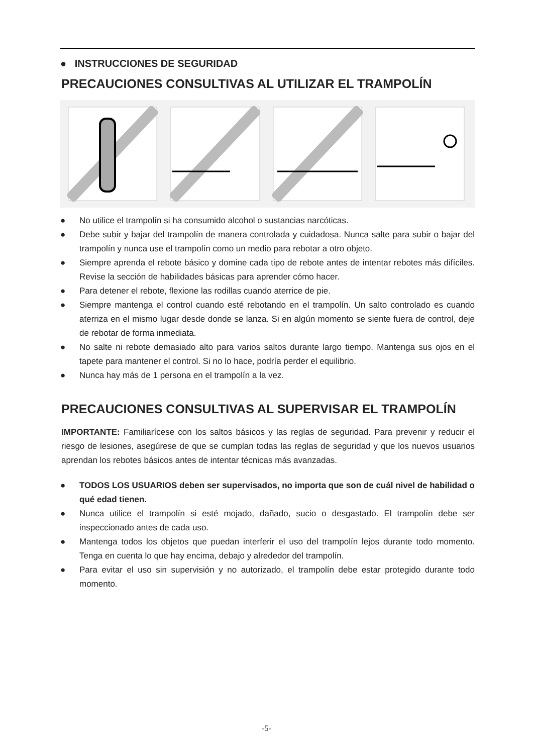● INSTRUCCIONES DE SEGURIDAD
PRECAUCIONES CONSULTIVAS AL UTILIZAR EL TRAMPOLÍN
● No utilice el trampolín si ha consumido alcohol o sustancias narcóticas.
● Debe subir y bajar del trampolín de manera controlada y cuidadosa. Nunca salte para subir o bajar del trampolín y nunca use el trampolín como un medio para rebotar a otro objeto.
● Siempre aprenda el rebote básico y domine cada tipo de rebote antes de intentar rebotes más difíciles. Revise la sección de habilidades básicas para aprender cómo hacer.
● Para detener el rebote, flexione las rodillas cuando aterrice de pie.
● Siempre mantenga el control cuando esté rebotando en el trampolín. Un salto controlado es cuando aterriza en el mismo lugar desde donde se lanza. Si en algún momento se siente fuera de control, deje de rebotar de forma inmediata.
● No salte ni rebote demasiado alto para varios saltos durante largo tiempo. Mantenga sus ojos en el tapete para mantener el control. Si no lo hace, podría perder el equilibrio.
● Nunca hay más de 1 persona en el trampolín a la vez.
PRECAUCIONES CONSULTIVAS AL SUPERVISAR EL TRAMPOLÍN
IMPORTANTE: Familiarícese con los saltos básicos y las reglas de seguridad. Para prevenir y reducir el riesgo de lesiones, asegúrese de que se cumplan todas las reglas de seguridad y que los nuevos usuarios aprendan los rebotes básicos antes de intentar técnicas más avanzadas.
● TODOS LOS USUARIOS deben ser supervisados, no importa que son de cuál nivel de habilidad o qué edad tienen.
● Nunca utilice el trampolín si esté mojado, dañado, sucio o desgastado. El trampolín debe ser inspeccionado antes de cada uso.
● Mantenga todos los objetos que puedan interferir el uso del trampolín lejos durante todo momento. Tenga en cuenta lo que hay encima, debajo y alrededor del trampolín.
● Para evitar el uso sin supervisión y no autorizado, el trampolín debe estar protegido durante todo momento.
-5-